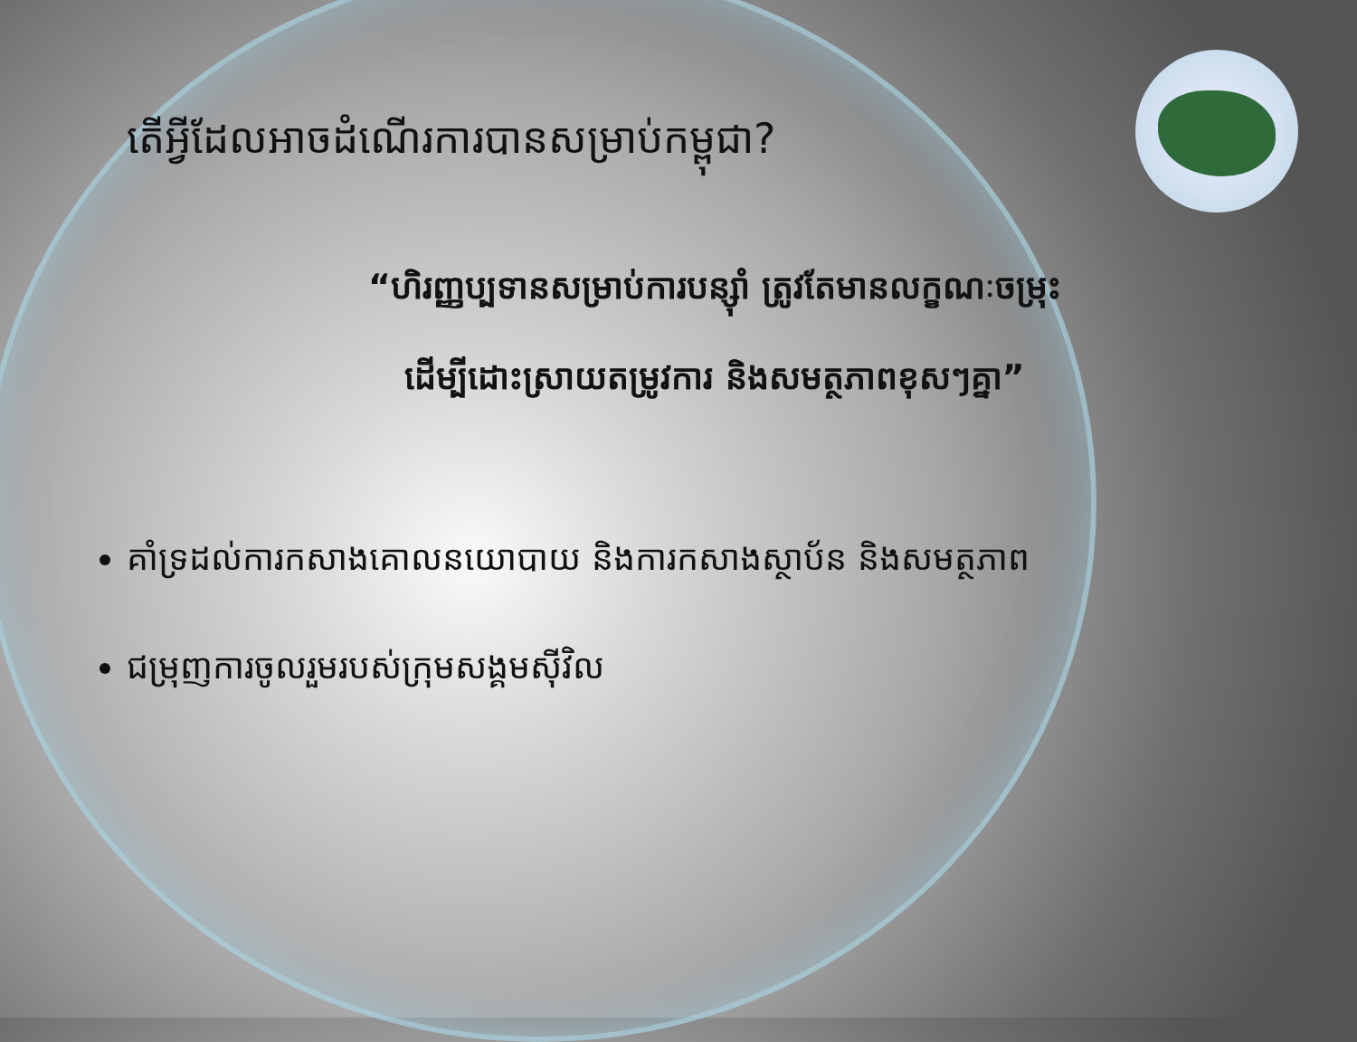តើអ្វីដែលអាចដំណើរការបានសម្រាប់កម្ពុជា?
“ហិរញ្ញប្បទានសម្រាប់ការបន្ស៊ាំ ត្រូវតែមានលក្ខណៈចម្រុះ
ដើម្បីដោះស្រាយតម្រូវការ និងសមត្ថភាពខុសៗគ្នា”
គាំទ្រដល់ការកសាងគោលនយោបាយ និងការកសាងស្ថាប័ន និងសមត្ថភាព
ជម្រុញការចូលរួមរបស់ក្រុមសង្គមស៊ីវិល